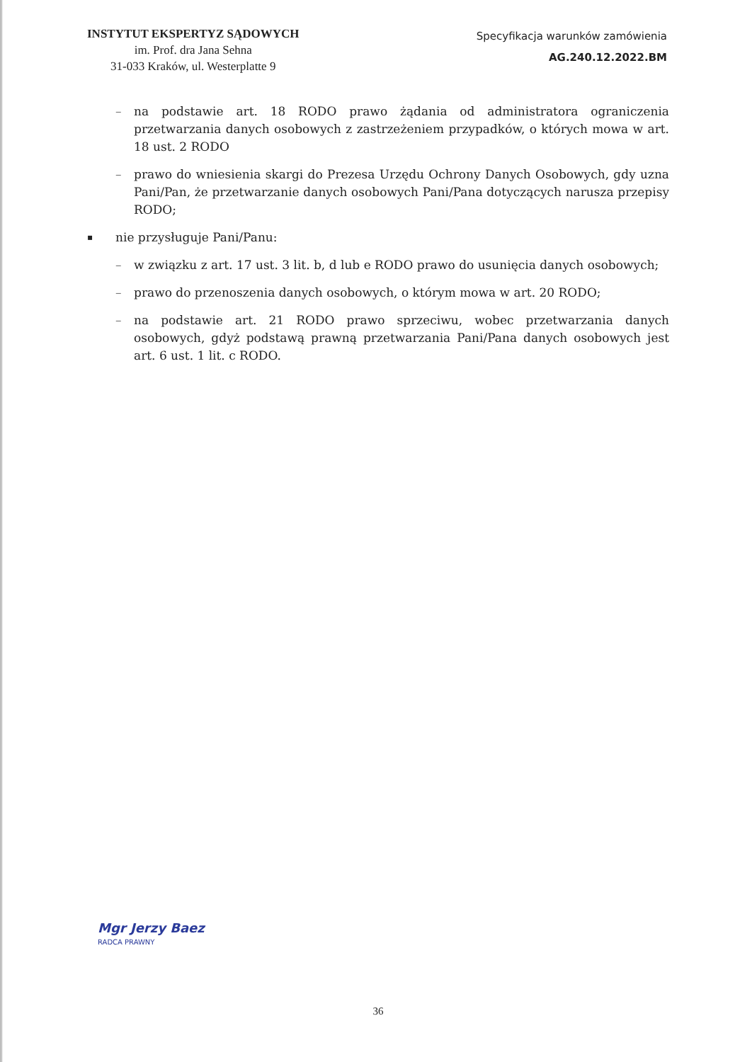INSTYTUT EKSPERTYZ SĄDOWYCH
im. Prof. dra Jana Sehna
31-033 Kraków, ul. Westerplatte 9
Specyfikacja warunków zamówienia
AG.240.12.2022.BM
– na podstawie art. 18 RODO prawo żądania od administratora ograniczenia przetwarzania danych osobowych z zastrzeżeniem przypadków, o których mowa w art. 18 ust. 2 RODO
– prawo do wniesienia skargi do Prezesa Urzędu Ochrony Danych Osobowych, gdy uzna Pani/Pan, że przetwarzanie danych osobowych Pani/Pana dotyczących narusza przepisy RODO;
▪ nie przysługuje Pani/Panu:
– w związku z art. 17 ust. 3 lit. b, d lub e RODO prawo do usunięcia danych osobowych;
– prawo do przenoszenia danych osobowych, o którym mowa w art. 20 RODO;
– na podstawie art. 21 RODO prawo sprzeciwu, wobec przetwarzania danych osobowych, gdyż podstawą prawną przetwarzania Pani/Pana danych osobowych jest art. 6 ust. 1 lit. c RODO.
Mgr Jerzy Baez
RADCA PRAWNY
36